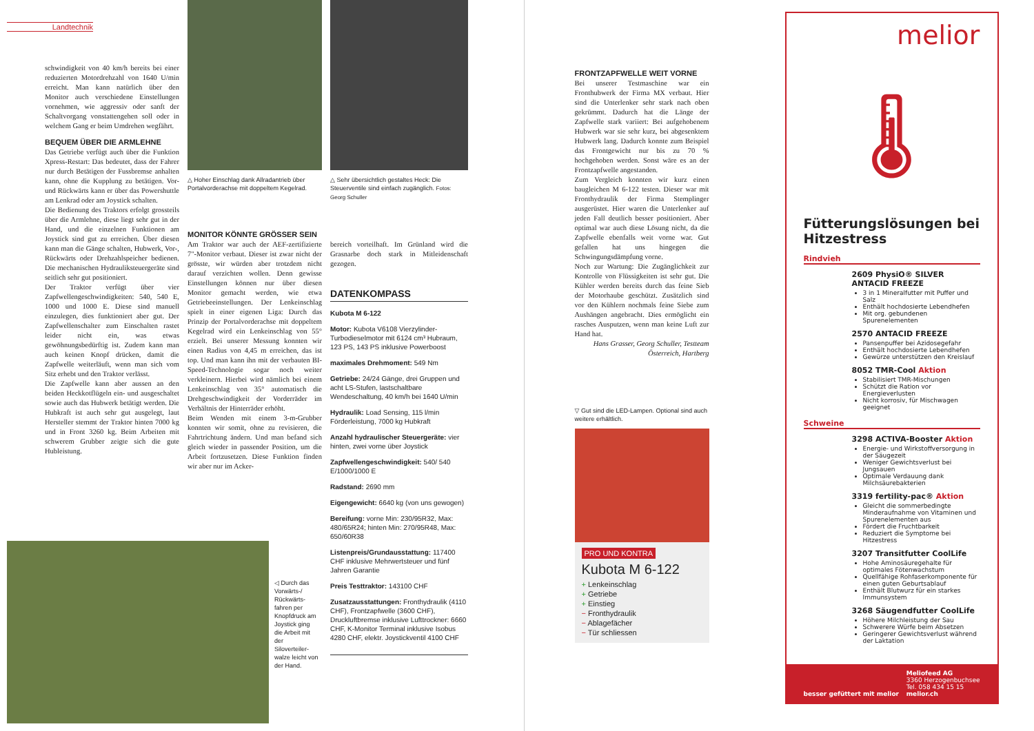Landtechnik
schwindigkeit von 40 km/h bereits bei einer reduzierten Motordrehzahl von 1640 U/min erreicht. Man kann natürlich über den Monitor auch verschiedene Einstellungen vornehmen, wie aggressiv oder sanft der Schaltvorgang vonstattengehen soll oder in welchem Gang er beim Umdrehen wegfährt.
BEQUEM ÜBER DIE ARMLEHNE
Das Getriebe verfügt auch über die Funktion Xpress-Restart: Das bedeutet, dass der Fahrer nur durch Betätigen der Fussbremse anhalten kann, ohne die Kupplung zu betätigen. Vor- und Rückwärts kann er über das Powershuttle am Lenkrad oder am Joystick schalten.
Die Bedienung des Traktors erfolgt grossteils über die Armlehne, diese liegt sehr gut in der Hand, und die einzelnen Funktionen am Joystick sind gut zu erreichen. Über diesen kann man die Gänge schalten, Hubwerk, Vor-, Rückwärts oder Drehzahlspeicher bedienen. Die mechanischen Hydrauliksteuergeräte sind seitlich sehr gut positioniert.
Der Traktor verfügt über vier Zapfwellengeschwindigkeiten: 540, 540 E, 1000 und 1000 E. Diese sind manuell einzulegen, dies funktioniert aber gut. Der Zapfwellenschalter zum Einschalten rastet leider nicht ein, was etwas gewöhnungsbedürftig ist. Zudem kann man auch keinen Knopf drücken, damit die Zapfwelle weiterläuft, wenn man sich vom Sitz erhebt und den Traktor verlässt.
Die Zapfwelle kann aber aussen an den beiden Heckkotflügeln ein- und ausgeschaltet sowie auch das Hubwerk betätigt werden. Die Hubkraft ist auch sehr gut ausgelegt, laut Hersteller stemmt der Traktor hinten 7000 kg und in Front 3260 kg. Beim Arbeiten mit schwerem Grubber zeigte sich die gute Hubleistung.
△ Hoher Einschlag dank Allradantrieb über Portalvorderachse mit doppeltem Kegelrad.
MONITOR KÖNNTE GRÖSSER SEIN
Am Traktor war auch der AEF-zertifizierte 7"-Monitor verbaut. Dieser ist zwar nicht der grösste, wir würden aber trotzdem nicht darauf verzichten wollen. Denn gewisse Einstellungen können nur über diesen Monitor gemacht werden, wie etwa Getriebeeinstellungen. Der Lenkeinschlag spielt in einer eigenen Liga: Durch das Prinzip der Portalvorderachse mit doppeltem Kegelrad wird ein Lenkeinschlag von 55° erzielt. Bei unserer Messung konnten wir einen Radius von 4,45 m erreichen, das ist top. Und man kann ihn mit der verbauten BI-Speed-Technologie sogar noch weiter verkleinern. Hierbei wird nämlich bei einem Lenkeinschlag von 35° automatisch die Drehgeschwindigkeit der Vorderräder im Verhältnis der Hinterräder erhöht.
Beim Wenden mit einem 3-m-Grubber konnten wir somit, ohne zu revisieren, die Fahrtrichtung ändern. Und man befand sich gleich wieder in passender Position, um die Arbeit fortzusetzen. Diese Funktion finden wir aber nur im Acker-
△ Sehr übersichtlich gestaltes Heck: Die Steuerventile sind einfach zugänglich. Fotos: Georg Schuller
bereich vorteilhaft. Im Grünland wird die Grasnarbe doch stark in Mitleidenschaft gezogen.
DATENKOMPASS
Kubota M 6-122
Motor: Kubota V6108 Vierzylinder-Turbodieselmotor mit 6124 cm³ Hubraum, 123 PS, 143 PS inklusive Powerboost
maximales Drehmoment: 549 Nm
Getriebe: 24/24 Gänge, drei Gruppen und acht LS-Stufen, lastschaltbare Wendeschaltung, 40 km/h bei 1640 U/min
Hydraulik: Load Sensing, 115 l/min Förderleistung, 7000 kg Hubkraft
Anzahl hydraulischer Steuergeräte: vier hinten, zwei vorne über Joystick
Zapfwellengeschwindigkeit: 540/ 540 E/1000/1000 E
Radstand: 2690 mm
Eigengewicht: 6640 kg (von uns gewogen)
Bereifung: vorne Min: 230/95R32, Max: 480/65R24; hinten Min: 270/95R48, Max: 650/60R38
Listenpreis/Grundausstattung: 117400 CHF inklusive Mehrwertsteuer und fünf Jahren Garantie
Preis Testtraktor: 143100 CHF
Zusatzausstattungen: Fronthydraulik (4110 CHF), Frontzapfwelle (3600 CHF), Druckluftbremse inklusive Lufttrockner: 6660 CHF, K-Monitor Terminal inklusive Isobus 4280 CHF, elektr. Joystickventil 4100 CHF
◁ Durch das Vorwärts-/ Rückwärts­fahren per Knopfdruck am Joystick ging die Arbeit mit der Siloverteiler­walze leicht von der Hand.
FRONTZAPFWELLE WEIT VORNE
Bei unserer Testmaschine war ein Fronthubwerk der Firma MX verbaut. Hier sind die Unterlenker sehr stark nach oben gekrümmt. Dadurch hat die Länge der Zapfwelle stark variiert: Bei aufgehobenem Hubwerk war sie sehr kurz, bei abgesenktem Hubwerk lang. Dadurch konnte zum Beispiel das Frontgewicht nur bis zu 70 % hochgehoben werden. Sonst wäre es an der Frontzapfwelle angestanden.
Zum Vergleich konnten wir kurz einen baugleichen M 6-122 testen. Dieser war mit Fronthydraulik der Firma Stemplinger ausgerüstet. Hier waren die Unterlenker auf jeden Fall deutlich besser positioniert. Aber optimal war auch diese Lösung nicht, da die Zapfwelle ebenfalls weit vorne war. Gut gefallen hat uns hingegen die Schwingungsdämpfung vorne.
Noch zur Wartung: Die Zugänglichkeit zur Kontrolle von Flüssigkeiten ist sehr gut. Die Kühler werden bereits durch das feine Sieb der Motorhaube geschützt. Zusätzlich sind vor den Kühlern nochmals feine Siebe zum Aushängen angebracht. Dies ermöglicht ein rasches Ausputzen, wenn man keine Luft zur Hand hat.
Hans Grasser, Georg Schuller, Testteam Österreich, Hartberg
▽ Gut sind die LED-Lampen. Optional sind auch weitere erhältlich.
PRO UND KONTRA
Kubota M 6-122
+ Lenkeinschlag
+ Getriebe
+ Einstieg
− Fronthydraulik
− Ablagefächer
− Tür schliessen
melior
🌡
Fütterungslösungen bei Hitzestress
Rindvieh
2609 PhysiO® SILVER ANTACID FREEZE
3 in 1 Mineralfutter mit Puffer und Salz
Enthält hochdosierte Lebendhefen
Mit org. gebundenen Spurenelementen
2570 ANTACID FREEZE
Pansenpuffer bei Azidosegefahr
Enthält hochdosierte Lebendhefen
Gewürze unterstützen den Kreislauf
8052 TMR-Cool Aktion
Stabilisiert TMR-Mischungen
Schützt die Ration vor Energieverlusten
Nicht korrosiv, für Mischwagen geeignet
Schweine
3298 ACTIVA-Booster Aktion
Energie- und Wirkstoffversorgung in der Säugezeit
Weniger Gewichtsverlust bei Jungsauen
Optimale Verdauung dank Milchsäurebakterien
3319 fertility-pac® Aktion
Gleicht die sommerbedingte Minderaufnahme von Vitaminen und Spurenelementen aus
Fördert die Fruchtbarkeit
Reduziert die Symptome bei Hitzestress
3207 Transitfutter CoolLife
Hohe Aminosäuregehalte für optimales Fötenwachstum
Quellfähige Rohfaserkomponente für einen guten Geburtsablauf
Enthält Blutwurz für ein starkes Immunsystem
3268 Säugendfutter CoolLife
Höhere Milchleistung der Sau
Schwerere Würfe beim Absetzen
Geringerer Gewichtsverlust während der Laktation
besser gefüttert mit melior
Meliofeed AG
3360 Herzogenbuchsee
Tel. 058 434 15 15
melior.ch